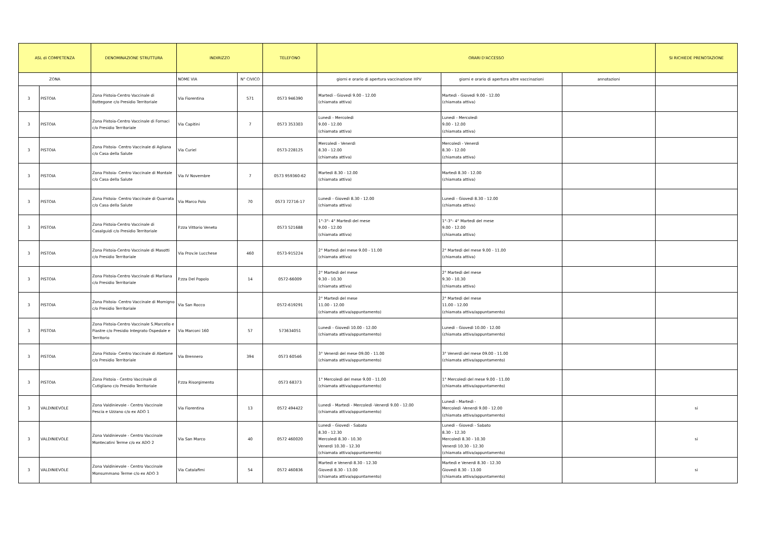| ASL di COMPETENZA | | DENOMINAZIONE STRUTTURA | INDIRIZZO | | TELEFONO | ORARI D'ACCESSO | | | SI RICHIEDE PRENOTAZIONE |
| --- | --- | --- | --- | --- | --- | --- | --- | --- | --- |
| ZONA | | | NOME VIA | N° CIVICO | | giorni e orario di apertura vaccinazione HPV | giorni e orario di apertura altre vaccinazioni | annotazioni | |
| 3 | PISTOIA | Zona Pistoia-Centro Vaccinale di Bottegone c/o Presidio Territoriale | Via Fiorentina | 571 | 0573 946390 | Martedì - Giovedì 9.00 - 12.00 (chiamata attiva) | Martedì - Giovedì 9.00 - 12.00 (chiamata attiva) | | |
| 3 | PISTOIA | Zona Pistoia-Centro Vaccinale di Fornaci c/o Presidio Territoriale | Via Capitini | 7 | 0573 353303 | Lunedì - Mercoledì 9.00 - 12.00 (chiamata attiva) | Lunedì - Mercoledì 9.00 - 12.00 (chiamata attiva) | | |
| 3 | PISTOIA | Zona Pistoia- Centro Vaccinale di Agliana c/o Casa della Salute | Via Curiel | | 0573-228125 | Mercoledì - Venerdì 8.30 - 12.00 (chiamata attiva) | Mercoledì - Venerdì 8.30 - 12.00 (chiamata attiva) | | |
| 3 | PISTOIA | Zona Pistoia- Centro Vaccinale di Montale c/o Casa della Salute | Via IV Novembre | 7 | 0573 959360-62 | Martedì 8.30 - 12.00 (chiamata attiva) | Martedì 8.30 - 12.00 (chiamata attiva) | | |
| 3 | PISTOIA | Zona Pistoia- Centro Vaccinale di Quarrata c/o Casa della Salute | Via Marco Polo | 70 | 0573 72716-17 | Lunedì - Giovedì 8.30 - 12.00 (chiamata attiva) | Lunedì - Giovedì 8.30 - 12.00 (chiamata attiva) | | |
| 3 | PISTOIA | Zona Pistoia-Centro Vaccinale di Casalguidi c/o Presidio Territoriale | P.zza Vittorio Veneto | | 0573 521688 | 1°-3°- 4° Martedì del mese 9.00 - 12.00 (chiamata attiva) | 1°-3°- 4° Martedì del mese 9.00 - 12.00 (chiamata attiva) | | |
| 3 | PISTOIA | Zona Pistoia-Centro Vaccinale di Masotti c/o Presidio Territoriale | Via Prov.le Lucchese | 460 | 0573-915224 | 2° Martedì del mese 9.00 - 11.00 (chiamata attiva) | 2° Martedì del mese 9.00 - 11.00 (chiamata attiva) | | |
| 3 | PISTOIA | Zona Pistoia-Centro Vaccinale di Marliana c/o Presidio Territoriale | P.zza Del Popolo | 14 | 0572-66009 | 2° Martedì del mese 9.30 - 10.30 (chiamata attiva) | 2° Martedì del mese 9.30 - 10.30 (chiamata attiva) | | |
| 3 | PISTOIA | Zona Pistoia- Centro Vaccinale di Momigno c/o Presidio Territoriale | Via San Rocco | | 0572-619291 | 2° Martedì del mese 11.00 - 12.00 (chiamata attiva/appuntamento) | 2° Martedì del mese 11.00 - 12.00 (chiamata attiva/appuntamento) | | |
| 3 | PISTOIA | Zona Pistoia-Centro Vaccinale S.Marcello e Piastre c/o Presidio Integrato Ospedale e Territorio | Via Marconi 160 | 57 | 573634051 | Lunedì - Giovedì 10.00 - 12.00 (chiamata attiva/appuntamento) | Lunedì - Giovedì 10.00 - 12.00 (chiamata attiva/appuntamento) | | |
| 3 | PISTOIA | Zona Pistoia- Centro Vaccinale di Abetone c/o Presidio Territoriale | Via Brennero | 394 | 0573 60546 | 3° Venerdì del mese 09.00 - 11.00 (chiamata attiva/appuntamento) | 3° Venerdì del mese 09.00 - 11.00 (chiamata attiva/appuntamento) | | |
| 3 | PISTOIA | Zona Pistoia - Centro Vaccinale di Cutigliano c/o Presidio Territoriale | P.zza Risorgimento | | 0573 68373 | 1° Mercoledì del mese 9.00 - 11.00 (chiamata attiva/appuntamento) | 1° Mercoledì del mese 9.00 - 11.00 (chiamata attiva/appuntamento) | | |
| 3 | VALDINIEVOLE | Zona Valdinievole - Centro Vaccinale Pescia e Uzzano c/o ex ADO 1 | Via Fiorentina | 13 | 0572 494422 | Lunedì - Martedì - Mercoledì -Venerdì 9.00 - 12.00 (chiamata attiva/appuntamento) | Lunedì - Martedì - Mercoledì -Venerdì 9.00 - 12.00 (chiamata attiva/appuntamento) | | si |
| 3 | VALDINIEVOLE | Zona Valdinievole - Centro Vaccinale Montecatini Terme c/o ex ADO 2 | Via San Marco | 40 | 0572 460020 | Lunedì - Giovedì - Sabato 8.30 - 12.30 Mercoledì 8.30 - 10.30 Venerdì 10.30 - 12.30 (chiamata attiva/appuntamento) | Lunedì - Giovedì - Sabato 8.30 - 12.30 Mercoledì 8.30 - 10.30 Venerdì 10.30 - 12.30 (chiamata attiva/appuntamento) | | si |
| 3 | VALDINIEVOLE | Zona Valdinievole - Centro Vaccinale Monsummano Terme c/o ex ADO 3 | Via Catalafimi | 54 | 0572 460836 | Martedì e Venerdì 8.30 - 12.30 Giovedì 8.30 - 13.00 (chiamata attiva/appuntamento) | Martedì e Venerdì 8.30 - 12.30 Giovedì 8.30 - 13.00 (chiamata attiva/appuntamento) | | si |